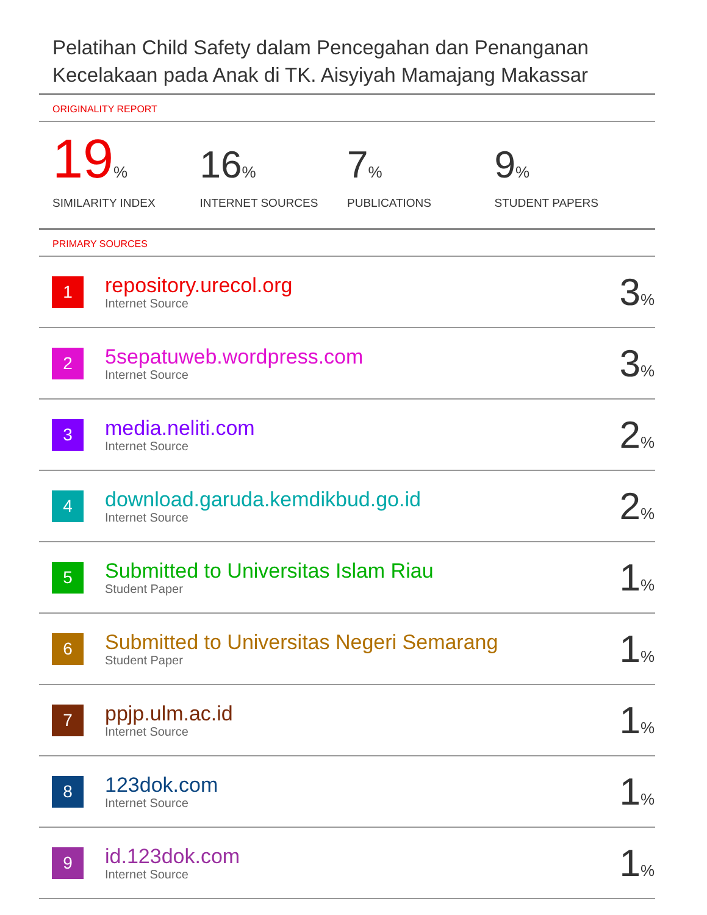Pelatihan Child Safety dalam Pencegahan dan Penanganan Kecelakaan pada Anak di TK. Aisyiyah Mamajang Makassar
ORIGINALITY REPORT
19%
SIMILARITY INDEX
16%
INTERNET SOURCES
7%
PUBLICATIONS
9%
STUDENT PAPERS
PRIMARY SOURCES
| 1 | repository.urecol.org Internet Source | 3 % |
| 2 | 5sepatuweb.wordpress.com Internet Source | 3 % |
| 3 | media.neliti.com Internet Source | 2 % |
| 4 | download.garuda.kemdikbud.go.id Internet Source | 2 % |
| 5 | Submitted to Universitas Islam Riau Student Paper | 1 % |
| 6 | Submitted to Universitas Negeri Semarang Student Paper | 1 % |
| 7 | ppjp.ulm.ac.id Internet Source | 1 % |
| 8 | 123dok.com Internet Source | 1 % |
| 9 | id.123dok.com Internet Source | 1 % |